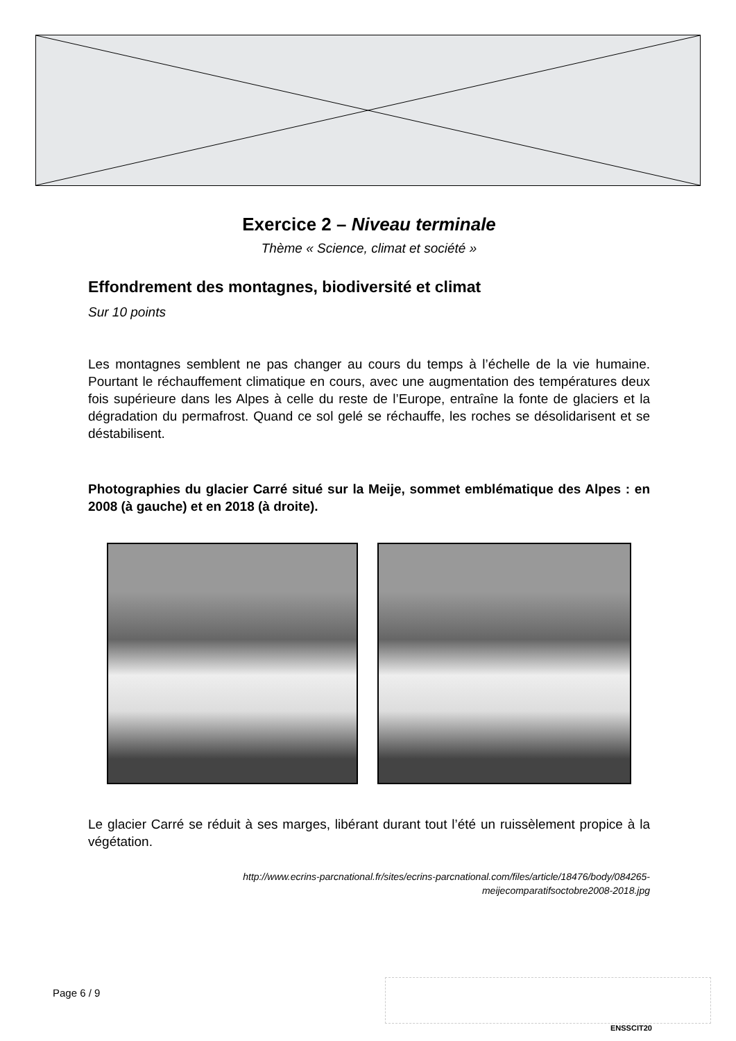Exercice 2 – Niveau terminale
Thème « Science, climat et société »
Effondrement des montagnes, biodiversité et climat
Sur 10 points
Les montagnes semblent ne pas changer au cours du temps à l’échelle de la vie humaine. Pourtant le réchauffement climatique en cours, avec une augmentation des températures deux fois supérieure dans les Alpes à celle du reste de l’Europe, entraîne la fonte de glaciers et la dégradation du permafrost. Quand ce sol gelé se réchauffe, les roches se désolidarisent et se déstabilisent.
Photographies du glacier Carré situé sur la Meije, sommet emblématique des Alpes : en 2008 (à gauche) et en 2018 (à droite).
Le glacier Carré se réduit à ses marges, libérant durant tout l’été un ruissèlement propice à la végétation.
http://www.ecrins-parcnational.fr/sites/ecrins-parcnational.com/files/article/18476/body/084265-
meijecomparatifsoctobre2008-2018.jpg
Page 6 / 9
ENSSCIT20